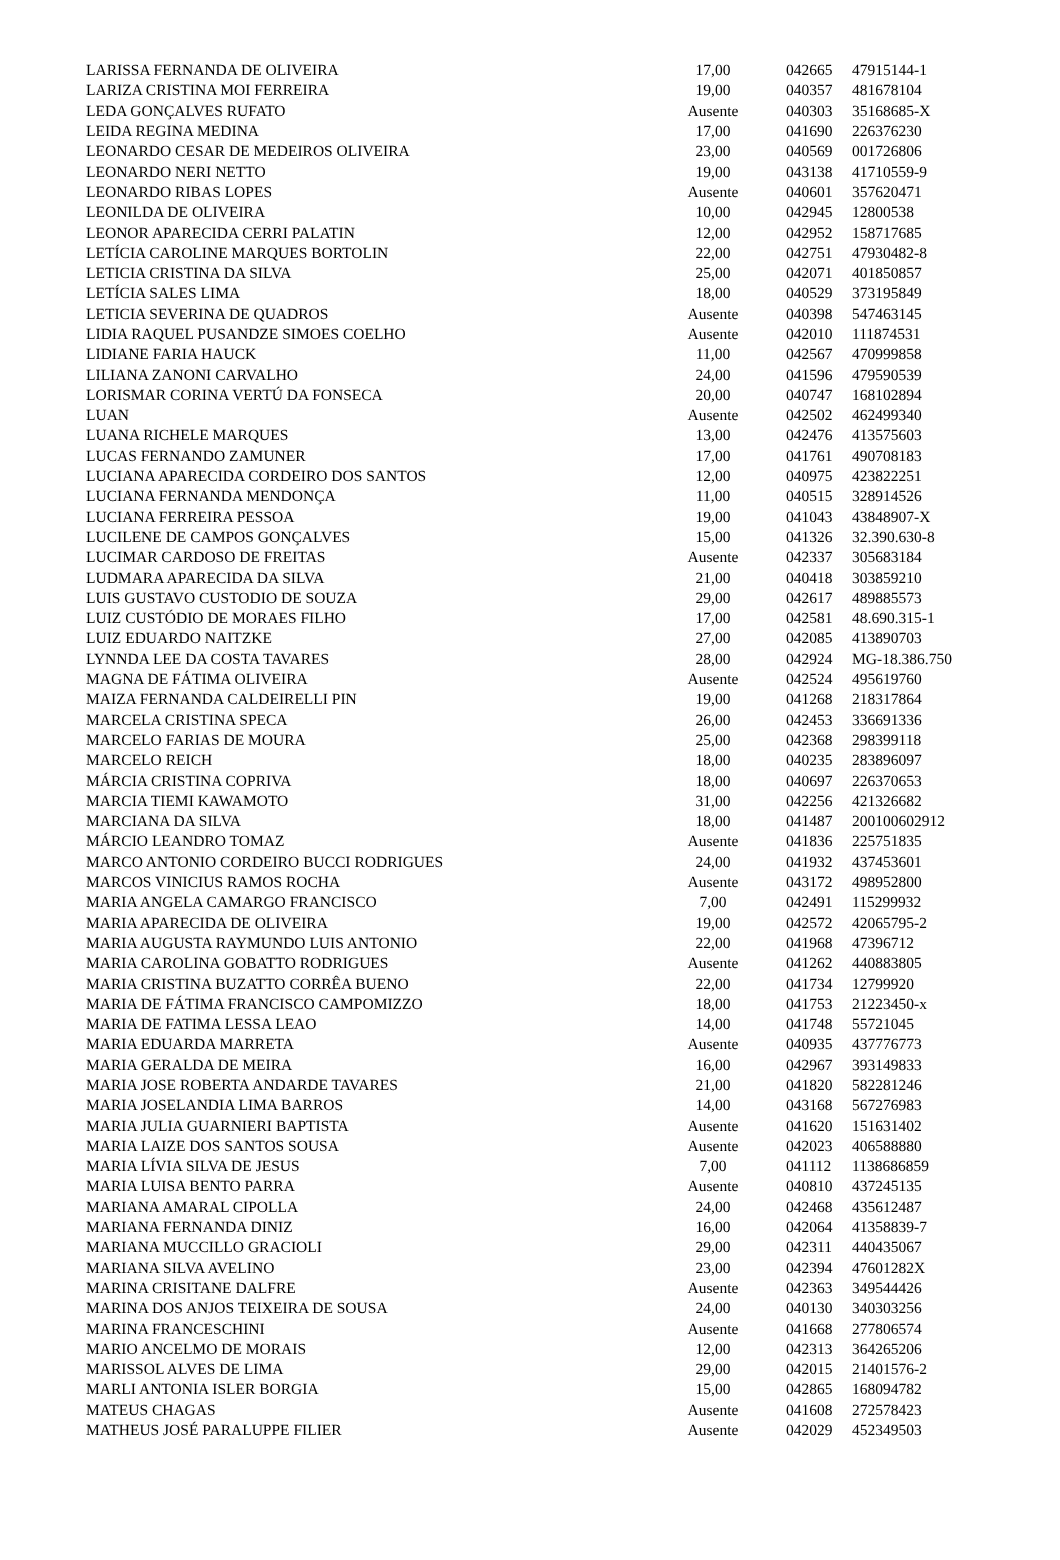| LARISSA FERNANDA DE OLIVEIRA | 17,00 | 042665 | 47915144-1 |
| LARIZA CRISTINA MOI FERREIRA | 19,00 | 040357 | 481678104 |
| LEDA GONÇALVES RUFATO | Ausente | 040303 | 35168685-X |
| LEIDA REGINA MEDINA | 17,00 | 041690 | 226376230 |
| LEONARDO CESAR DE MEDEIROS OLIVEIRA | 23,00 | 040569 | 001726806 |
| LEONARDO NERI NETTO | 19,00 | 043138 | 41710559-9 |
| LEONARDO RIBAS LOPES | Ausente | 040601 | 357620471 |
| LEONILDA DE OLIVEIRA | 10,00 | 042945 | 12800538 |
| LEONOR APARECIDA CERRI PALATIN | 12,00 | 042952 | 158717685 |
| LETÍCIA CAROLINE MARQUES BORTOLIN | 22,00 | 042751 | 47930482-8 |
| LETICIA CRISTINA DA SILVA | 25,00 | 042071 | 401850857 |
| LETÍCIA SALES LIMA | 18,00 | 040529 | 373195849 |
| LETICIA SEVERINA DE QUADROS | Ausente | 040398 | 547463145 |
| LIDIA RAQUEL PUSANDZE SIMOES COELHO | Ausente | 042010 | 111874531 |
| LIDIANE FARIA HAUCK | 11,00 | 042567 | 470999858 |
| LILIANA ZANONI CARVALHO | 24,00 | 041596 | 479590539 |
| LORISMAR CORINA VERTÚ DA FONSECA | 20,00 | 040747 | 168102894 |
| LUAN | Ausente | 042502 | 462499340 |
| LUANA RICHELE MARQUES | 13,00 | 042476 | 413575603 |
| LUCAS FERNANDO ZAMUNER | 17,00 | 041761 | 490708183 |
| LUCIANA APARECIDA CORDEIRO DOS SANTOS | 12,00 | 040975 | 423822251 |
| LUCIANA FERNANDA MENDONÇA | 11,00 | 040515 | 328914526 |
| LUCIANA FERREIRA PESSOA | 19,00 | 041043 | 43848907-X |
| LUCILENE DE CAMPOS GONÇALVES | 15,00 | 041326 | 32.390.630-8 |
| LUCIMAR CARDOSO DE FREITAS | Ausente | 042337 | 305683184 |
| LUDMARA APARECIDA DA SILVA | 21,00 | 040418 | 303859210 |
| LUIS GUSTAVO CUSTODIO DE SOUZA | 29,00 | 042617 | 489885573 |
| LUIZ CUSTÓDIO DE MORAES FILHO | 17,00 | 042581 | 48.690.315-1 |
| LUIZ EDUARDO NAITZKE | 27,00 | 042085 | 413890703 |
| LYNNDA LEE DA COSTA TAVARES | 28,00 | 042924 | MG-18.386.750 |
| MAGNA DE FÁTIMA OLIVEIRA | Ausente | 042524 | 495619760 |
| MAIZA FERNANDA CALDEIRELLI PIN | 19,00 | 041268 | 218317864 |
| MARCELA CRISTINA SPECA | 26,00 | 042453 | 336691336 |
| MARCELO FARIAS DE MOURA | 25,00 | 042368 | 298399118 |
| MARCELO REICH | 18,00 | 040235 | 283896097 |
| MÁRCIA CRISTINA COPRIVA | 18,00 | 040697 | 226370653 |
| MARCIA TIEMI KAWAMOTO | 31,00 | 042256 | 421326682 |
| MARCIANA DA SILVA | 18,00 | 041487 | 200100602912 |
| MÁRCIO LEANDRO TOMAZ | Ausente | 041836 | 225751835 |
| MARCO ANTONIO CORDEIRO BUCCI RODRIGUES | 24,00 | 041932 | 437453601 |
| MARCOS VINICIUS RAMOS ROCHA | Ausente | 043172 | 498952800 |
| MARIA ANGELA CAMARGO FRANCISCO | 7,00 | 042491 | 115299932 |
| MARIA APARECIDA DE OLIVEIRA | 19,00 | 042572 | 42065795-2 |
| MARIA AUGUSTA RAYMUNDO LUIS ANTONIO | 22,00 | 041968 | 47396712 |
| MARIA CAROLINA GOBATTO RODRIGUES | Ausente | 041262 | 440883805 |
| MARIA CRISTINA BUZATTO CORRÊA BUENO | 22,00 | 041734 | 12799920 |
| MARIA DE FÁTIMA FRANCISCO CAMPOMIZZO | 18,00 | 041753 | 21223450-x |
| MARIA DE FATIMA LESSA LEAO | 14,00 | 041748 | 55721045 |
| MARIA EDUARDA MARRETA | Ausente | 040935 | 437776773 |
| MARIA GERALDA DE MEIRA | 16,00 | 042967 | 393149833 |
| MARIA JOSE ROBERTA ANDARDE TAVARES | 21,00 | 041820 | 582281246 |
| MARIA JOSELANDIA LIMA BARROS | 14,00 | 043168 | 567276983 |
| MARIA JULIA GUARNIERI BAPTISTA | Ausente | 041620 | 151631402 |
| MARIA LAIZE DOS SANTOS SOUSA | Ausente | 042023 | 406588880 |
| MARIA LÍVIA SILVA DE JESUS | 7,00 | 041112 | 1138686859 |
| MARIA LUISA BENTO PARRA | Ausente | 040810 | 437245135 |
| MARIANA AMARAL CIPOLLA | 24,00 | 042468 | 435612487 |
| MARIANA FERNANDA DINIZ | 16,00 | 042064 | 41358839-7 |
| MARIANA MUCCILLO GRACIOLI | 29,00 | 042311 | 440435067 |
| MARIANA SILVA AVELINO | 23,00 | 042394 | 47601282X |
| MARINA CRISITANE DALFRE | Ausente | 042363 | 349544426 |
| MARINA DOS ANJOS TEIXEIRA DE SOUSA | 24,00 | 040130 | 340303256 |
| MARINA FRANCESCHINI | Ausente | 041668 | 277806574 |
| MARIO ANCELMO DE MORAIS | 12,00 | 042313 | 364265206 |
| MARISSOL ALVES DE LIMA | 29,00 | 042015 | 21401576-2 |
| MARLI ANTONIA ISLER BORGIA | 15,00 | 042865 | 168094782 |
| MATEUS CHAGAS | Ausente | 041608 | 272578423 |
| MATHEUS JOSÉ PARALUPPE FILIER | Ausente | 042029 | 452349503 |